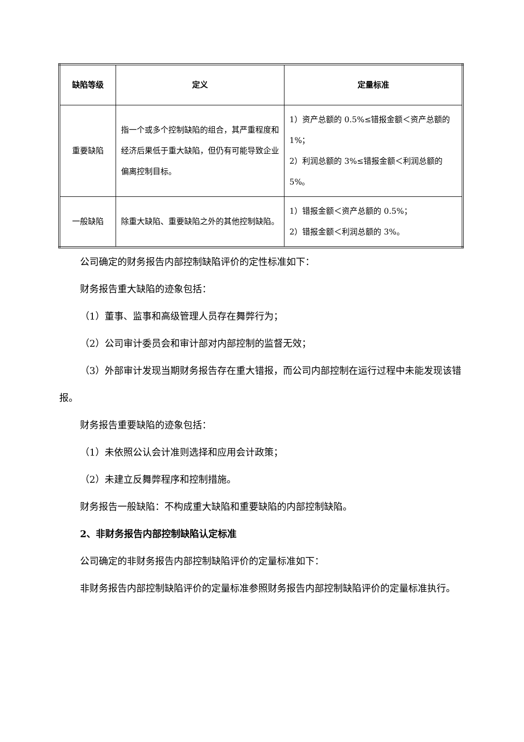| 缺陷等级 | 定义 | 定量标准 |
| --- | --- | --- |
| 重要缺陷 | 指一个或多个控制缺陷的组合，其严重程度和经济后果低于重大缺陷，但仍有可能导致企业偏离控制目标。 | 1）资产总额的 0.5%≤错报金额＜资产总额的 1%； 2）利润总额的 3%≤错报金额＜利润总额的 5%。 |
| 一般缺陷 | 除重大缺陷、重要缺陷之外的其他控制缺陷。 | 1）错报金额＜资产总额的 0.5%； 2）错报金额＜利润总额的 3%。 |
公司确定的财务报告内部控制缺陷评价的定性标准如下：
财务报告重大缺陷的迹象包括：
（1）董事、监事和高级管理人员存在舞弊行为；
（2）公司审计委员会和审计部对内部控制的监督无效；
（3）外部审计发现当期财务报告存在重大错报，而公司内部控制在运行过程中未能发现该错报。
财务报告重要缺陷的迹象包括：
（1）未依照公认会计准则选择和应用会计政策；
（2）未建立反舞弊程序和控制措施。
财务报告一般缺陷：不构成重大缺陷和重要缺陷的内部控制缺陷。
2、非财务报告内部控制缺陷认定标准
公司确定的非财务报告内部控制缺陷评价的定量标准如下：
非财务报告内部控制缺陷评价的定量标准参照财务报告内部控制缺陷评价的定量标准执行。